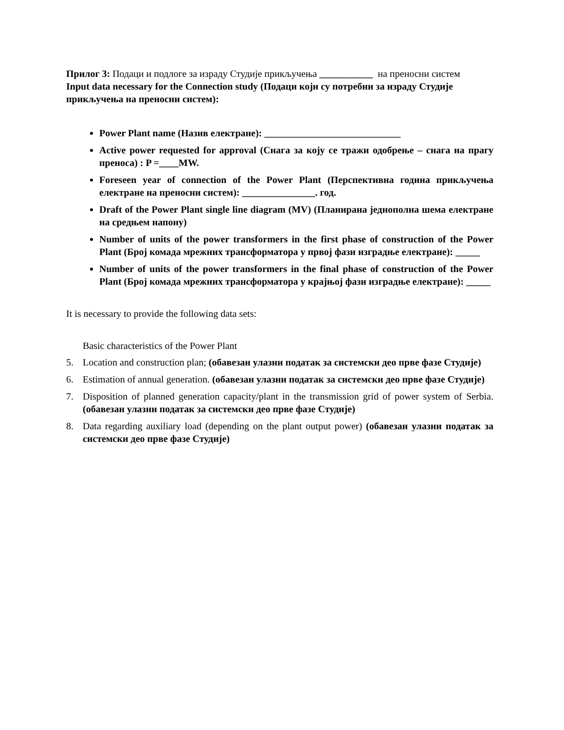Прилог 3: Подаци и подлоге за израду Студије прикључења ___________ на преносни систем
Input data necessary for the Connection study (Подаци који су потребни за израду Студије прикључења на преносни систем):
Power Plant name (Назив електране): ____________________________
Active power requested for approval (Снага за коју се тражи одобрење – снага на прагу преноса) : P =____MW.
Foreseen year of connection of the Power Plant (Перспективна година прикључења електране на преносни систем): _______________. год.
Draft of the Power Plant single line diagram (MV) (Планирана једнополна шема електране на средњем напону)
Number of units of the power transformers in the first phase of construction of the Power Plant (Број комада мрежних трансформатора у првој фази изградње електране): _____
Number of units of the power transformers in the final phase of construction of the Power Plant (Број комада мрежних трансформатора у крајњој фази изградње електране): _____
It is necessary to provide the following data sets:
Basic characteristics of the Power Plant
5. Location and construction plan; (обавезан улазни податак за системски део прве фазе Студије)
6. Estimation of annual generation. (обавезан улазни податак за системски део прве фазе Студије)
7. Disposition of planned generation capacity/plant in the transmission grid of power system of Serbia. (обавезан улазни податак за системски део прве фазе Студије)
8. Data regarding auxiliary load (depending on the plant output power) (обавезан улазни податак за системски део прве фазе Студије)